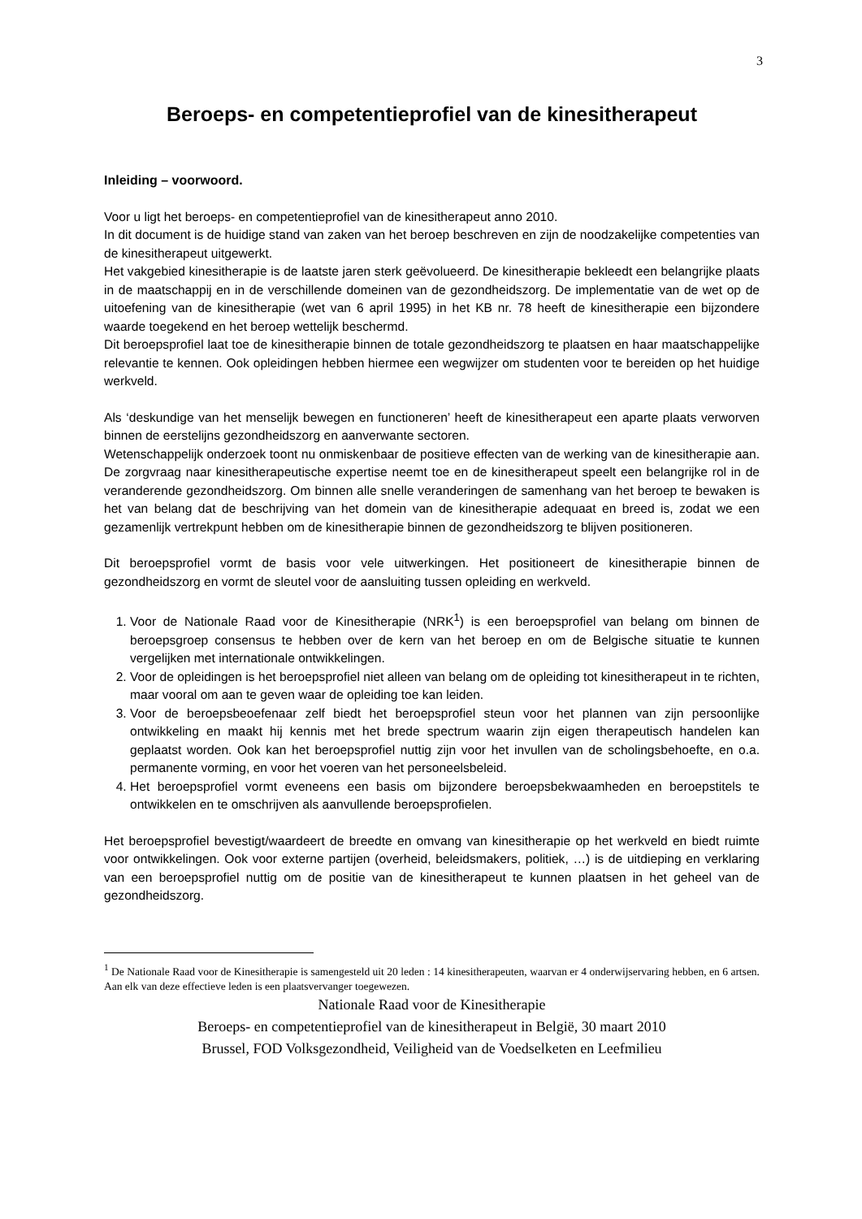3
Beroeps- en competentieprofiel van de kinesitherapeut
Inleiding – voorwoord.
Voor u ligt het beroeps- en competentieprofiel van de kinesitherapeut anno 2010.
In dit document is de huidige stand van zaken van het beroep beschreven en zijn de noodzakelijke competenties van de kinesitherapeut uitgewerkt.
Het vakgebied kinesitherapie is de laatste jaren sterk geëvolueerd. De kinesitherapie bekleedt een belangrijke plaats in de maatschappij en in de verschillende domeinen van de gezondheidszorg. De implementatie van de wet op de uitoefening van de kinesitherapie (wet van 6 april 1995) in het KB nr. 78 heeft de kinesitherapie een bijzondere waarde toegekend en het beroep wettelijk beschermd.
Dit beroepsprofiel laat toe de kinesitherapie binnen de totale gezondheidszorg te plaatsen en haar maatschappelijke relevantie te kennen. Ook opleidingen hebben hiermee een wegwijzer om studenten voor te bereiden op het huidige werkveld.
Als ‘deskundige van het menselijk bewegen en functioneren’ heeft de kinesitherapeut een aparte plaats verworven binnen de eerstelijns gezondheidszorg en aanverwante sectoren.
Wetenschappelijk onderzoek toont nu onmiskenbaar de positieve effecten van de werking van de kinesitherapie aan. De zorgvraag naar kinesitherapeutische expertise neemt toe en de kinesitherapeut speelt een belangrijke rol in de veranderende gezondheidszorg. Om binnen alle snelle veranderingen de samenhang van het beroep te bewaken is het van belang dat de beschrijving van het domein van de kinesitherapie adequaat en breed is, zodat we een gezamenlijk vertrekpunt hebben om de kinesitherapie binnen de gezondheidszorg te blijven positioneren.
Dit beroepsprofiel vormt de basis voor vele uitwerkingen. Het positioneert de kinesitherapie binnen de gezondheidszorg en vormt de sleutel voor de aansluiting tussen opleiding en werkveld.
1. Voor de Nationale Raad voor de Kinesitherapie (NRK<sup>1</sup>) is een beroepsprofiel van belang om binnen de beroepsgroep consensus te hebben over de kern van het beroep en om de Belgische situatie te kunnen vergelijken met internationale ontwikkelingen.
2. Voor de opleidingen is het beroepsprofiel niet alleen van belang om de opleiding tot kinesitherapeut in te richten, maar vooral om aan te geven waar de opleiding toe kan leiden.
3. Voor de beroepsbeoefenaar zelf biedt het beroepsprofiel steun voor het plannen van zijn persoonlijke ontwikkeling en maakt hij kennis met het brede spectrum waarin zijn eigen therapeutisch handelen kan geplaatst worden. Ook kan het beroepsprofiel nuttig zijn voor het invullen van de scholingsbehoefte, en o.a. permanente vorming, en voor het voeren van het personeelsbeleid.
4. Het beroepsprofiel vormt eveneens een basis om bijzondere beroepsbekwaamheden en beroepstitels te ontwikkelen en te omschrijven als aanvullende beroepsprofielen.
Het beroepsprofiel bevestigt/waardeert de breedte en omvang van kinesitherapie op het werkveld en biedt ruimte voor ontwikkelingen. Ook voor externe partijen (overheid, beleidsmakers, politiek, …) is de uitdieping en verklaring van een beroepsprofiel nuttig om de positie van de kinesitherapeut te kunnen plaatsen in het geheel van de gezondheidszorg.
<sup>1</sup> De Nationale Raad voor de Kinesitherapie is samengesteld uit 20 leden : 14 kinesitherapeuten, waarvan er 4 onderwijservaring hebben, en 6 artsen. Aan elk van deze effectieve leden is een plaatsvervanger toegewezen.
Nationale Raad voor de Kinesitherapie
Beroeps- en competentieprofiel van de kinesitherapeut in België, 30 maart 2010
Brussel, FOD Volksgezondheid, Veiligheid van de Voedselketen en Leefmilieu